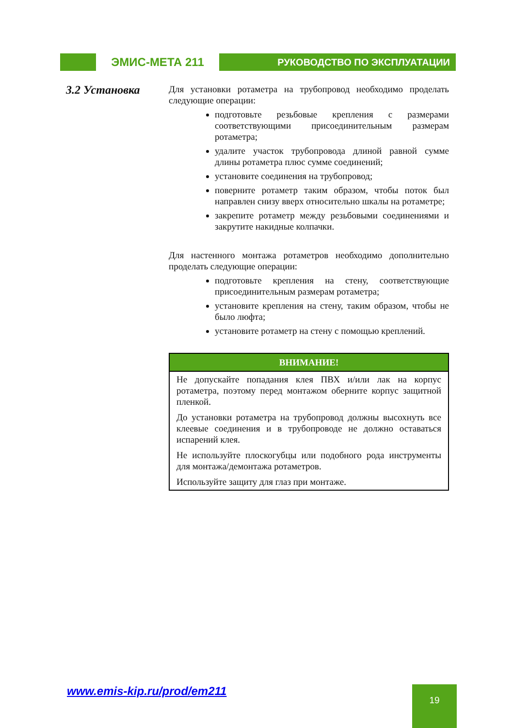ЭМИС-МЕТА 211
РУКОВОДСТВО ПО ЭКСПЛУАТАЦИИ
3.2 Установка
Для установки ротаметра на трубопровод необходимо проделать следующие операции:
подготовьте резьбовые крепления с размерами соответствующими присоединительным размерам ротаметра;
удалите участок трубопровода длиной равной сумме длины ротаметра плюс сумме соединений;
установите соединения на трубопровод;
поверните ротаметр таким образом, чтобы поток был направлен снизу вверх относительно шкалы на ротаметре;
закрепите ротаметр между резьбовыми соединениями и закрутите накидные колпачки.
Для настенного монтажа ротаметров необходимо дополнительно проделать следующие операции:
подготовьте крепления на стену, соответствующие присоединительным размерам ротаметра;
установите крепления на стену, таким образом, чтобы не было люфта;
установите ротаметр на стену с помощью креплений.
ВНИМАНИЕ!
Не допускайте попадания клея ПВХ и/или лак на корпус ротаметра, поэтому перед монтажом оберните корпус защитной пленкой.
До установки ротаметра на трубопровод должны высохнуть все клеевые соединения и в трубопроводе не должно оставаться испарений клея.
Не используйте плоскогубцы или подобного рода инструменты для монтажа/демонтажа ротаметров.
Используйте защиту для глаз при монтаже.
www.emis-kip.ru/prod/em211 19